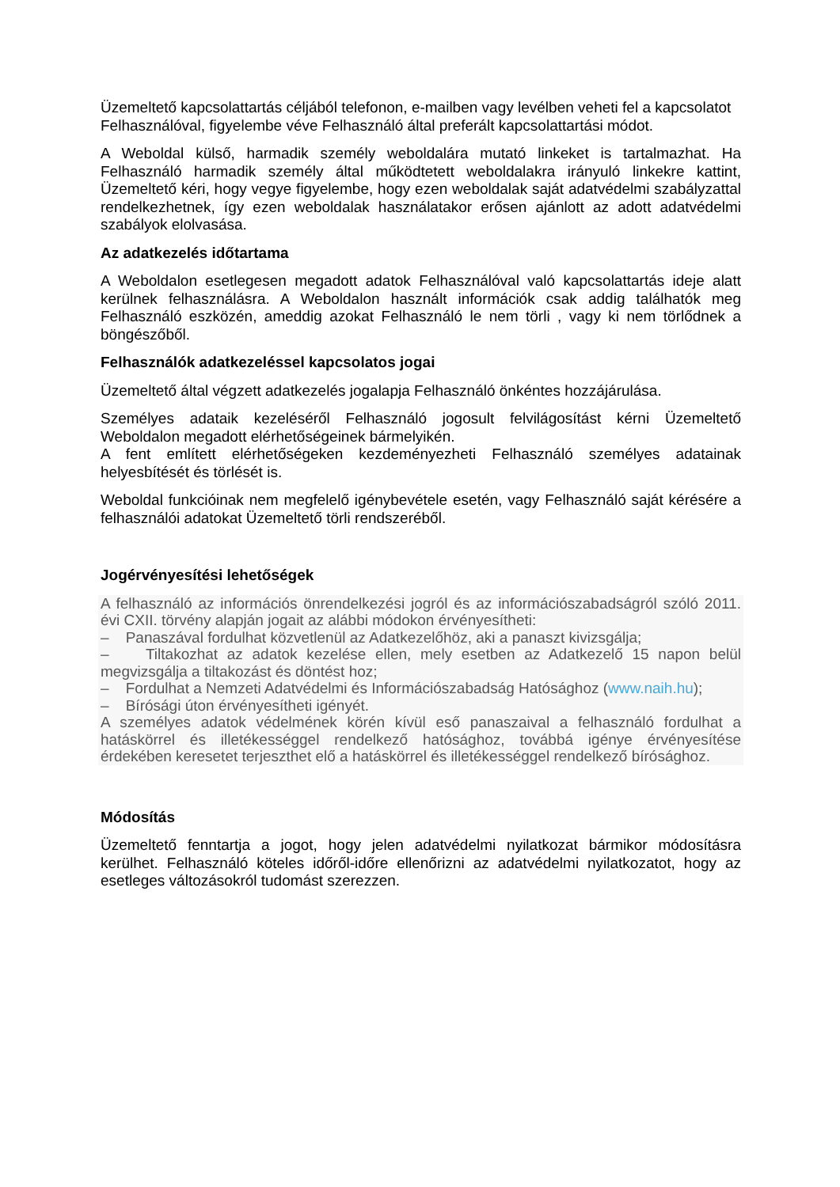Üzemeltető kapcsolattartás céljából telefonon, e-mailben vagy levélben veheti fel a kapcsolatot Felhasználóval, figyelembe véve Felhasználó által preferált kapcsolattartási módot.
A Weboldal külső, harmadik személy weboldalára mutató linkeket is tartalmazhat. Ha Felhasználó harmadik személy által működtetett weboldalakra irányuló linkekre kattint, Üzemeltető kéri, hogy vegye figyelembe, hogy ezen weboldalak saját adatvédelmi szabályzattal rendelkezhetnek, így ezen weboldalak használatakor erősen ajánlott az adott adatvédelmi szabályok elolvasása.
Az adatkezelés időtartama
A Weboldalon esetlegesen megadott adatok Felhasználóval való kapcsolattartás ideje alatt kerülnek felhasználásra. A Weboldalon használt információk csak addig találhatók meg Felhasználó eszközén, ameddig azokat Felhasználó le nem törli , vagy ki nem törlődnek a böngészőből.
Felhasználók adatkezeléssel kapcsolatos jogai
Üzemeltető által végzett adatkezelés jogalapja Felhasználó önkéntes hozzájárulása.
Személyes adataik kezeléséről Felhasználó jogosult felvilágosítást kérni Üzemeltető Weboldalon megadott elérhetőségeinek bármelyikén.
A fent említett elérhetőségeken kezdeményezheti Felhasználó személyes adatainak helyesbítését és törlését is.
Weboldal funkcióinak nem megfelelő igénybevétele esetén, vagy Felhasználó saját kérésére a felhasználói adatokat Üzemeltető törli rendszeréből.
Jogérvényesítési lehetőségek
A felhasználó az információs önrendelkezési jogról és az információszabadságról szóló 2011. évi CXII. törvény alapján jogait az alábbi módokon érvényesítheti:
– Panaszával fordulhat közvetlenül az Adatkezelőhöz, aki a panaszt kivizsgálja;
– Tiltakozhat az adatok kezelése ellen, mely esetben az Adatkezelő 15 napon belül megvizsgálja a tiltakozást és döntést hoz;
– Fordulhat a Nemzeti Adatvédelmi és Információszabadság Hatósághoz (www.naih.hu);
– Bírósági úton érvényesítheti igényét.
A személyes adatok védelmének körén kívül eső panaszaival a felhasználó fordulhat a hatáskörrel és illetékességgel rendelkező hatósághoz, továbbá igénye érvényesítése érdekében keresetet terjeszthet elő a hatáskörrel és illetékességgel rendelkező bírósághoz.
Módosítás
Üzemeltető fenntartja a jogot, hogy jelen adatvédelmi nyilatkozat bármikor módosításra kerülhet. Felhasználó köteles időről-időre ellenőrizni az adatvédelmi nyilatkozatot, hogy az esetleges változásokról tudomást szerezzen.